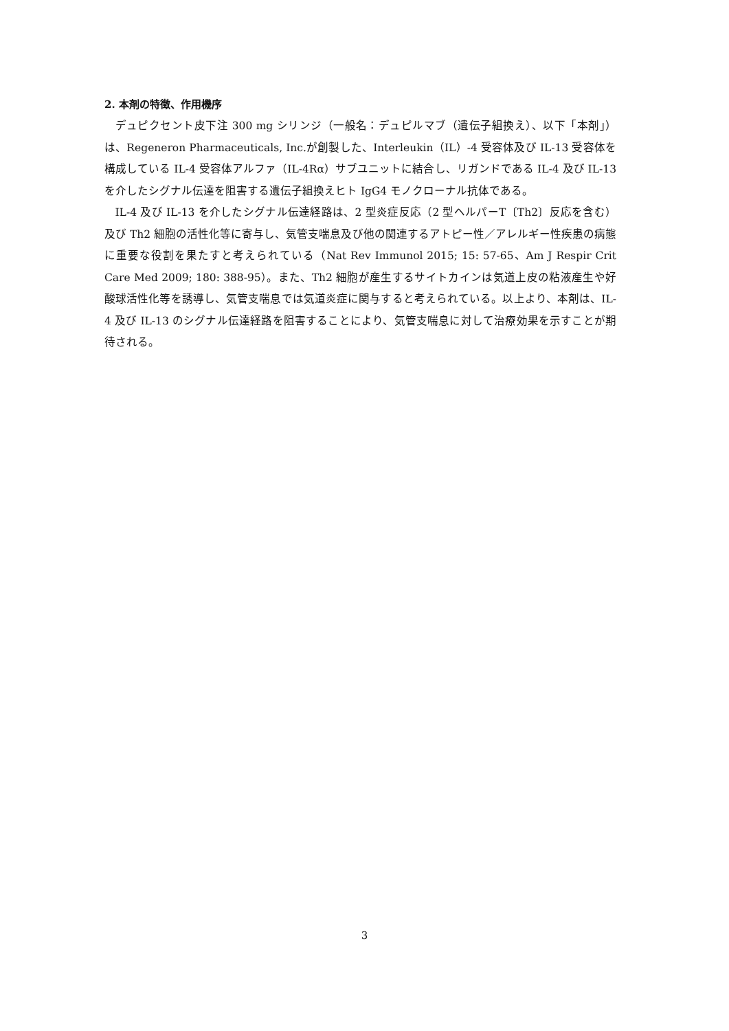2. 本剤の特徴、作用機序
デュピクセント皮下注 300 mg シリンジ（一般名：デュピルマブ（遺伝子組換え）、以下「本剤」）は、Regeneron Pharmaceuticals, Inc.が創製した、Interleukin（IL）-4 受容体及び IL-13 受容体を構成している IL-4 受容体アルファ（IL-4Rα）サブユニットに結合し、リガンドである IL-4 及び IL-13 を介したシグナル伝達を阻害する遺伝子組換えヒト IgG4 モノクローナル抗体である。
IL-4 及び IL-13 を介したシグナル伝達経路は、2 型炎症反応（2 型ヘルパーT〔Th2〕反応を含む）及び Th2 細胞の活性化等に寄与し、気管支喘息及び他の関連するアトピー性／アレルギー性疾患の病態に重要な役割を果たすと考えられている（Nat Rev Immunol 2015; 15: 57-65、Am J Respir Crit Care Med 2009; 180: 388-95）。また、Th2 細胞が産生するサイトカインは気道上皮の粘液産生や好酸球活性化等を誘導し、気管支喘息では気道炎症に関与すると考えられている。以上より、本剤は、IL-4 及び IL-13 のシグナル伝達経路を阻害することにより、気管支喘息に対して治療効果を示すことが期待される。
3